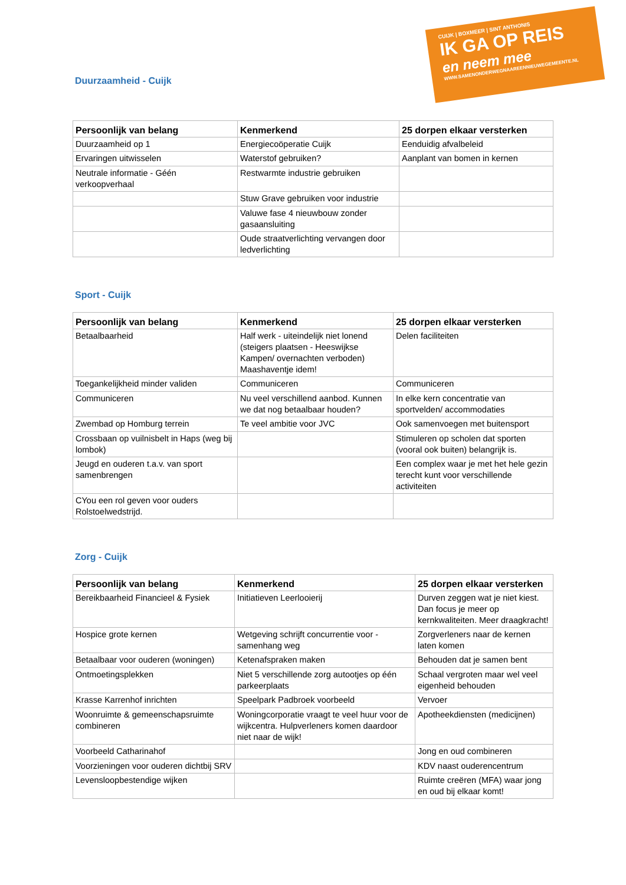CUIJK | BOXMEER | SINT ANTHONIS
IK GA OP REIS
en neem mee
WWW.SAMENONDERWEGNAAREENNIEUWEGEMEENTE.NL
Duurzaamheid - Cuijk
| Persoonlijk van belang | Kenmerkend | 25 dorpen elkaar versterken |
| --- | --- | --- |
| Duurzaamheid op 1 | Energiecoöperatie Cuijk | Eenduidig afvalbeleid |
| Ervaringen uitwisselen | Waterstof gebruiken? | Aanplant van bomen in kernen |
| Neutrale informatie - Géén verkoopverhaal | Restwarmte industrie gebruiken | |
| | Stuw Grave gebruiken voor industrie | |
| | Valuwe fase 4 nieuwbouw zonder gasaansluiting | |
| | Oude straatverlichting vervangen door ledverlichting | |
Sport - Cuijk
| Persoonlijk van belang | Kenmerkend | 25 dorpen elkaar versterken |
| --- | --- | --- |
| Betaalbaarheid | Half werk - uiteindelijk niet lonend (steigers plaatsen - Heeswijkse Kampen/ overnachten verboden) Maashaventje idem! | Delen faciliteiten |
| Toegankelijkheid minder validen | Communiceren | Communiceren |
| Communiceren | Nu veel verschillend aanbod. Kunnen we dat nog betaalbaar houden? | In elke kern concentratie van sportvelden/ accommodaties |
| Zwembad op Homburg terrein | Te veel ambitie voor JVC | Ook samenvoegen met buitensport |
| Crossbaan op vuilnisbelt in Haps (weg bij lombok) | | Stimuleren op scholen dat sporten (vooral ook buiten) belangrijk is. |
| Jeugd en ouderen t.a.v. van sport samenbrengen | | Een complex waar je met het hele gezin terecht kunt voor verschillende activiteiten |
| CYou een rol geven voor ouders Rolstoelwedstrijd. | | |
Zorg - Cuijk
| Persoonlijk van belang | Kenmerkend | 25 dorpen elkaar versterken |
| --- | --- | --- |
| Bereikbaarheid Financieel & Fysiek | Initiatieven Leerlooierij | Durven zeggen wat je niet kiest. Dan focus je meer op kernkwaliteiten. Meer draagkracht! |
| Hospice grote kernen | Wetgeving schrijft concurrentie voor - samenhang weg | Zorgverleners naar de kernen laten komen |
| Betaalbaar voor ouderen (woningen) | Ketenafspraken maken | Behouden dat je samen bent |
| Ontmoetingsplekken | Niet 5 verschillende zorg autootjes op één parkeerplaats | Schaal vergroten maar wel veel eigenheid behouden |
| Krasse Karrenhof inrichten | Speelpark Padbroek voorbeeld | Vervoer |
| Woonruimte & gemeenschapsruimte combineren | Woningcorporatie vraagt te veel huur voor de wijkcentra. Hulpverleners komen daardoor niet naar de wijk! | Apotheekdiensten (medicijnen) |
| Voorbeeld Catharinahof | | Jong en oud combineren |
| Voorzieningen voor ouderen dichtbij SRV | | KDV naast ouderencentrum |
| Levensloopbestendige wijken | | Ruimte creëren (MFA) waar jong en oud bij elkaar komt! |